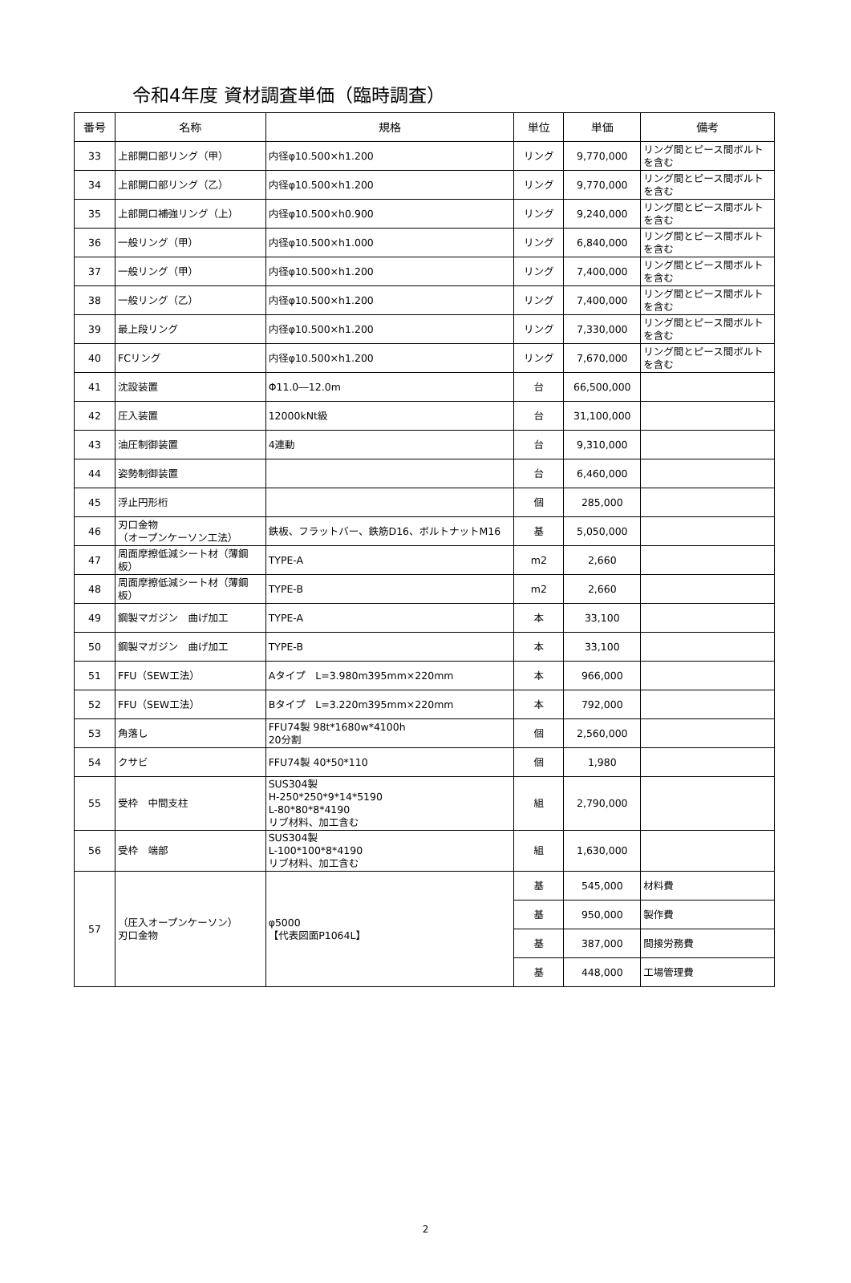令和4年度 資材調査単価（臨時調査）
| 番号 | 名称 | 規格 | 単位 | 単価 | 備考 |
| --- | --- | --- | --- | --- | --- |
| 33 | 上部開口部リング（甲） | 内径φ10.500×h1.200 | リング | 9,770,000 | リング間とピース間ボルトを含む |
| 34 | 上部開口部リング（乙） | 内径φ10.500×h1.200 | リング | 9,770,000 | リング間とピース間ボルトを含む |
| 35 | 上部開口補強リング（上） | 内径φ10.500×h0.900 | リング | 9,240,000 | リング間とピース間ボルトを含む |
| 36 | 一般リング（甲） | 内径φ10.500×h1.000 | リング | 6,840,000 | リング間とピース間ボルトを含む |
| 37 | 一般リング（甲） | 内径φ10.500×h1.200 | リング | 7,400,000 | リング間とピース間ボルトを含む |
| 38 | 一般リング（乙） | 内径φ10.500×h1.200 | リング | 7,400,000 | リング間とピース間ボルトを含む |
| 39 | 最上段リング | 内径φ10.500×h1.200 | リング | 7,330,000 | リング間とピース間ボルトを含む |
| 40 | FCリング | 内径φ10.500×h1.200 | リング | 7,670,000 | リング間とピース間ボルトを含む |
| 41 | 沈設装置 | Φ11.0―12.0m | 台 | 66,500,000 | |
| 42 | 圧入装置 | 12000kNt級 | 台 | 31,100,000 | |
| 43 | 油圧制御装置 | 4連動 | 台 | 9,310,000 | |
| 44 | 姿勢制御装置 | | 台 | 6,460,000 | |
| 45 | 浮止円形桁 | | 個 | 285,000 | |
| 46 | 刃口金物 （オープンケーソン工法） | 鉄板、フラットバー、鉄筋D16、ボルトナットM16 | 基 | 5,050,000 | |
| 47 | 周面摩擦低減シート材（薄鋼板） | TYPE-A | m2 | 2,660 | |
| 48 | 周面摩擦低減シート材（薄鋼板） | TYPE-B | m2 | 2,660 | |
| 49 | 鋼製マガジン 曲げ加工 | TYPE-A | 本 | 33,100 | |
| 50 | 鋼製マガジン 曲げ加工 | TYPE-B | 本 | 33,100 | |
| 51 | FFU（SEW工法） | Aタイプ L=3.980m395mm×220mm | 本 | 966,000 | |
| 52 | FFU（SEW工法） | Bタイプ L=3.220m395mm×220mm | 本 | 792,000 | |
| 53 | 角落し | FFU74製 98t*1680w*4100h 20分割 | 個 | 2,560,000 | |
| 54 | クサビ | FFU74製 40*50*110 | 個 | 1,980 | |
| 55 | 受枠 中間支柱 | SUS304製 H-250*250*9*14*5190 L-80*80*8*4190 リブ材料、加工含む | 組 | 2,790,000 | |
| 56 | 受枠 端部 | SUS304製 L-100*100*8*4190 リブ材料、加工含む | 組 | 1,630,000 | |
| 57 | （圧入オープンケーソン） 刃口金物 | φ5000 【代表図面P1064L】 | 基 | 545,000 | 材料費 |
| | | | 基 | 950,000 | 製作費 |
| | | | 基 | 387,000 | 間接労務費 |
| | | | 基 | 448,000 | 工場管理費 |
2